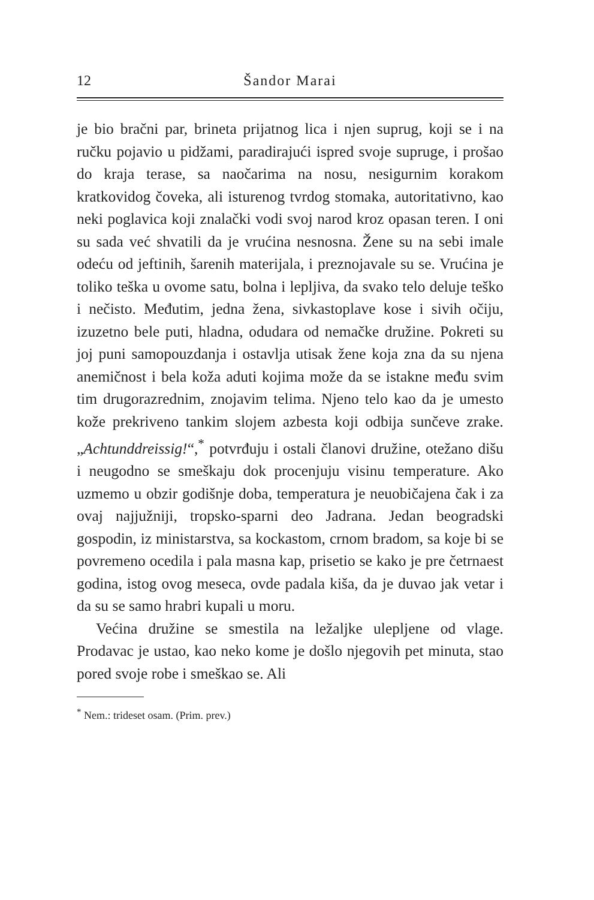12 Šandor Marai
je bio bračni par, brineta prijatnog lica i njen suprug, koji se i na ručku pojavio u pidžami, paradirajući ispred svoje supruge, i prošao do kraja terase, sa naočarima na nosu, nesigurnim korakom kratkovidog čoveka, ali isturenog tvrdog stomaka, autoritativno, kao neki poglavica koji znalački vodi svoj narod kroz opasan teren. I oni su sada već shvatili da je vrućina nesnosna. Žene su na sebi imale odeću od jeftinih, šarenih materijala, i preznojavale su se. Vrućina je toliko teška u ovome satu, bolna i lepljiva, da svako telo deluje teško i nečisto. Međutim, jedna žena, sivkastoplave kose i sivih očiju, izuzetno bele puti, hladna, odudara od nemačke družine. Pokreti su joj puni samopouzdanja i ostavlja utisak žene koja zna da su njena anemičnost i bela koža aduti kojima može da se istakne među svim tim drugorazrednim, znojavim telima. Njeno telo kao da je umesto kože prekriveno tankim slojem azbesta koji odbija sunčeve zrake. „Achtunddreissig!“,<sup>*</sup> potvrđuju i ostali članovi družine, otežano dišu i neugodno se smeškaju dok procenjuju visinu temperature. Ako uzmemo u obzir godišnje doba, temperatura je neuobičajena čak i za ovaj najjužniji, tropsko-sparni deo Jadrana. Jedan beogradski gospodin, iz ministarstva, sa kockastom, crnom bradom, sa koje bi se povremeno ocedila i pala masna kap, prisetio se kako je pre četrnaest godina, istog ovog meseca, ovde padala kiša, da je duvao jak vetar i da su se samo hrabri kupali u moru.
Većina družine se smestila na ležaljke ulepljene od vlage. Prodavac je ustao, kao neko kome je došlo njegovih pet minuta, stao pored svoje robe i smeškao se. Ali
<sup>*</sup> Nem.: trideset osam. (Prim. prev.)